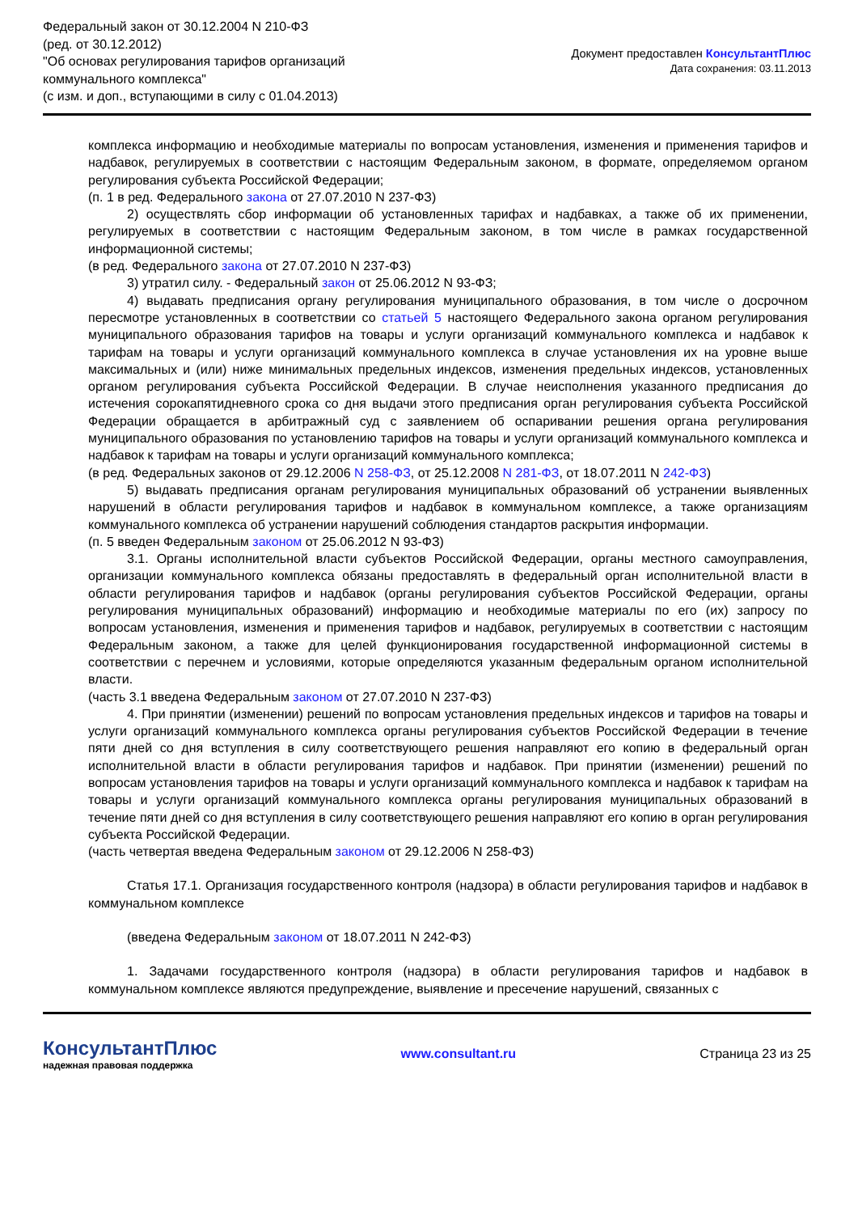Федеральный закон от 30.12.2004 N 210-ФЗ
(ред. от 30.12.2012)
"Об основах регулирования тарифов организаций
коммунального комплекса"
(с изм. и доп., вступающими в силу с 01.04.2013)
Документ предоставлен КонсультантПлюс
Дата сохранения: 03.11.2013
комплекса информацию и необходимые материалы по вопросам установления, изменения и применения тарифов и надбавок, регулируемых в соответствии с настоящим Федеральным законом, в формате, определяемом органом регулирования субъекта Российской Федерации;
(п. 1 в ред. Федерального закона от 27.07.2010 N 237-ФЗ)
2) осуществлять сбор информации об установленных тарифах и надбавках, а также об их применении, регулируемых в соответствии с настоящим Федеральным законом, в том числе в рамках государственной информационной системы;
(в ред. Федерального закона от 27.07.2010 N 237-ФЗ)
3) утратил силу. - Федеральный закон от 25.06.2012 N 93-ФЗ;
4) выдавать предписания органу регулирования муниципального образования, в том числе о досрочном пересмотре установленных в соответствии со статьей 5 настоящего Федерального закона органом регулирования муниципального образования тарифов на товары и услуги организаций коммунального комплекса и надбавок к тарифам на товары и услуги организаций коммунального комплекса в случае установления их на уровне выше максимальных и (или) ниже минимальных предельных индексов, изменения предельных индексов, установленных органом регулирования субъекта Российской Федерации. В случае неисполнения указанного предписания до истечения сорокапятидневного срока со дня выдачи этого предписания орган регулирования субъекта Российской Федерации обращается в арбитражный суд с заявлением об оспаривании решения органа регулирования муниципального образования по установлению тарифов на товары и услуги организаций коммунального комплекса и надбавок к тарифам на товары и услуги организаций коммунального комплекса;
(в ред. Федеральных законов от 29.12.2006 N 258-ФЗ, от 25.12.2008 N 281-ФЗ, от 18.07.2011 N 242-ФЗ)
5) выдавать предписания органам регулирования муниципальных образований об устранении выявленных нарушений в области регулирования тарифов и надбавок в коммунальном комплексе, а также организациям коммунального комплекса об устранении нарушений соблюдения стандартов раскрытия информации.
(п. 5 введен Федеральным законом от 25.06.2012 N 93-ФЗ)
3.1. Органы исполнительной власти субъектов Российской Федерации, органы местного самоуправления, организации коммунального комплекса обязаны предоставлять в федеральный орган исполнительной власти в области регулирования тарифов и надбавок (органы регулирования субъектов Российской Федерации, органы регулирования муниципальных образований) информацию и необходимые материалы по его (их) запросу по вопросам установления, изменения и применения тарифов и надбавок, регулируемых в соответствии с настоящим Федеральным законом, а также для целей функционирования государственной информационной системы в соответствии с перечнем и условиями, которые определяются указанным федеральным органом исполнительной власти.
(часть 3.1 введена Федеральным законом от 27.07.2010 N 237-ФЗ)
4. При принятии (изменении) решений по вопросам установления предельных индексов и тарифов на товары и услуги организаций коммунального комплекса органы регулирования субъектов Российской Федерации в течение пяти дней со дня вступления в силу соответствующего решения направляют его копию в федеральный орган исполнительной власти в области регулирования тарифов и надбавок. При принятии (изменении) решений по вопросам установления тарифов на товары и услуги организаций коммунального комплекса и надбавок к тарифам на товары и услуги организаций коммунального комплекса органы регулирования муниципальных образований в течение пяти дней со дня вступления в силу соответствующего решения направляют его копию в орган регулирования субъекта Российской Федерации.
(часть четвертая введена Федеральным законом от 29.12.2006 N 258-ФЗ)
Статья 17.1. Организация государственного контроля (надзора) в области регулирования тарифов и надбавок в коммунальном комплексе
(введена Федеральным законом от 18.07.2011 N 242-ФЗ)
1. Задачами государственного контроля (надзора) в области регулирования тарифов и надбавок в коммунальном комплексе являются предупреждение, выявление и пресечение нарушений, связанных с
КонсультантПлюс
надежная правовая поддержка
www.consultant.ru Страница 23 из 25